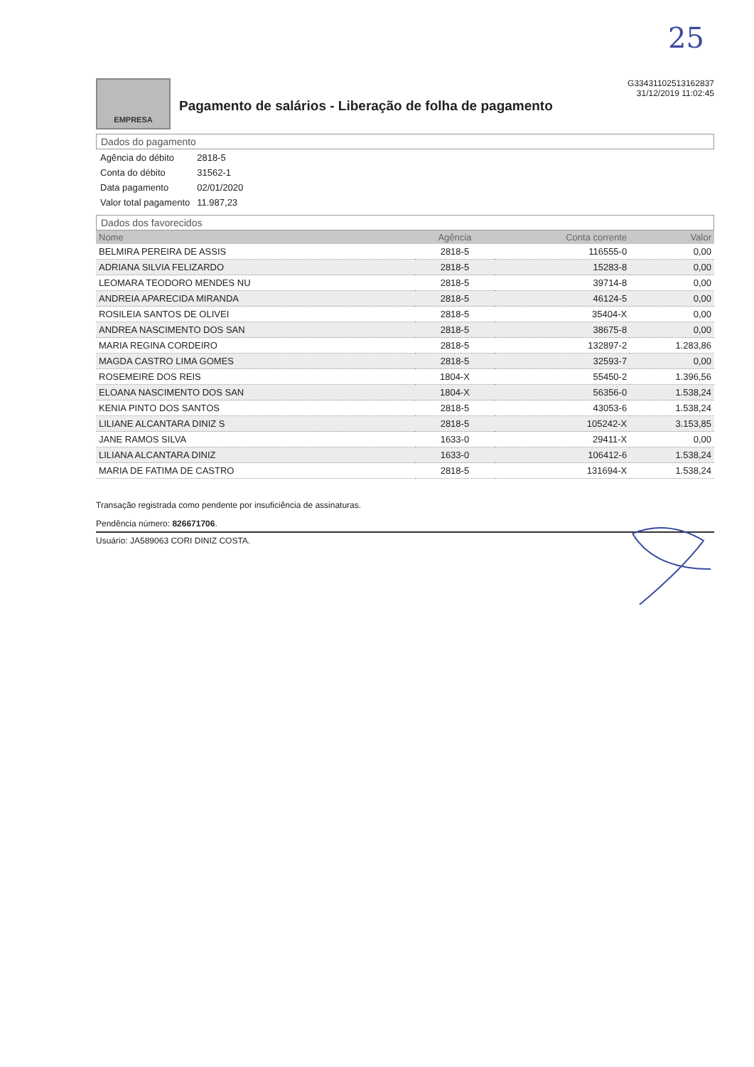25
EMPRESA
Pagamento de salários - Liberação de folha de pagamento
G33431102513162837
31/12/2019 11:02:45
Dados do pagamento
| Agência do débito | 2818-5 |
| Conta do débito | 31562-1 |
| Data pagamento | 02/01/2020 |
| Valor total pagamento | 11.987,23 |
Dados dos favorecidos
| Nome | Agência | Conta corrente | Valor |
| --- | --- | --- | --- |
| BELMIRA PEREIRA DE ASSIS | 2818-5 | 116555-0 | 0,00 |
| ADRIANA SILVIA FELIZARDO | 2818-5 | 15283-8 | 0,00 |
| LEOMARA TEODORO MENDES NU | 2818-5 | 39714-8 | 0,00 |
| ANDREIA APARECIDA MIRANDA | 2818-5 | 46124-5 | 0,00 |
| ROSILEIA SANTOS DE OLIVEI | 2818-5 | 35404-X | 0,00 |
| ANDREA NASCIMENTO DOS SAN | 2818-5 | 38675-8 | 0,00 |
| MARIA REGINA CORDEIRO | 2818-5 | 132897-2 | 1.283,86 |
| MAGDA CASTRO LIMA GOMES | 2818-5 | 32593-7 | 0,00 |
| ROSEMEIRE DOS REIS | 1804-X | 55450-2 | 1.396,56 |
| ELOANA NASCIMENTO DOS SAN | 1804-X | 56356-0 | 1.538,24 |
| KENIA PINTO DOS SANTOS | 2818-5 | 43053-6 | 1.538,24 |
| LILIANE ALCANTARA DINIZ S | 2818-5 | 105242-X | 3.153,85 |
| JANE RAMOS SILVA | 1633-0 | 29411-X | 0,00 |
| LILIANA ALCANTARA DINIZ | 1633-0 | 106412-6 | 1.538,24 |
| MARIA DE FATIMA DE CASTRO | 2818-5 | 131694-X | 1.538,24 |
Transação registrada como pendente por insuficiência de assinaturas.
Pendência número: 826671706.
Usuário: JA589063 CORI DINIZ COSTA.